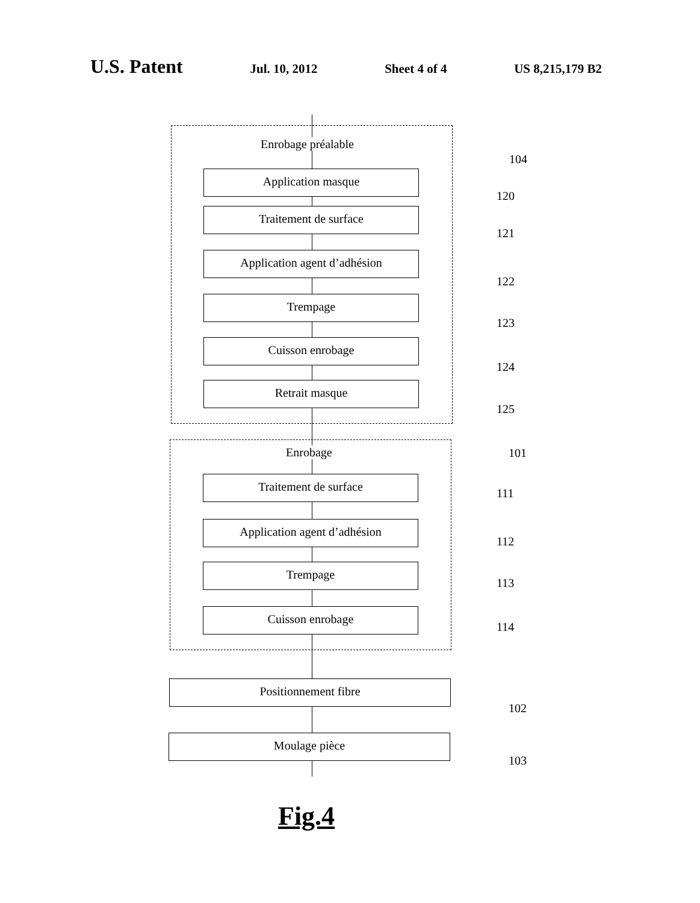U.S. Patent Jul. 10, 2012 Sheet 4 of 4 US 8,215,179 B2
Enrobage préalable
104
Application masque
120
Traitement de surface
121
Application agent d’adhésion
122
Trempage
123
Cuisson enrobage
124
Retrait masque
125
Enrobage 101
Traitement de surface
111
Application agent d’adhésion
112
Trempage
113
Cuisson enrobage
114
Positionnement fibre
102
Moulage pièce
103
Fig.4